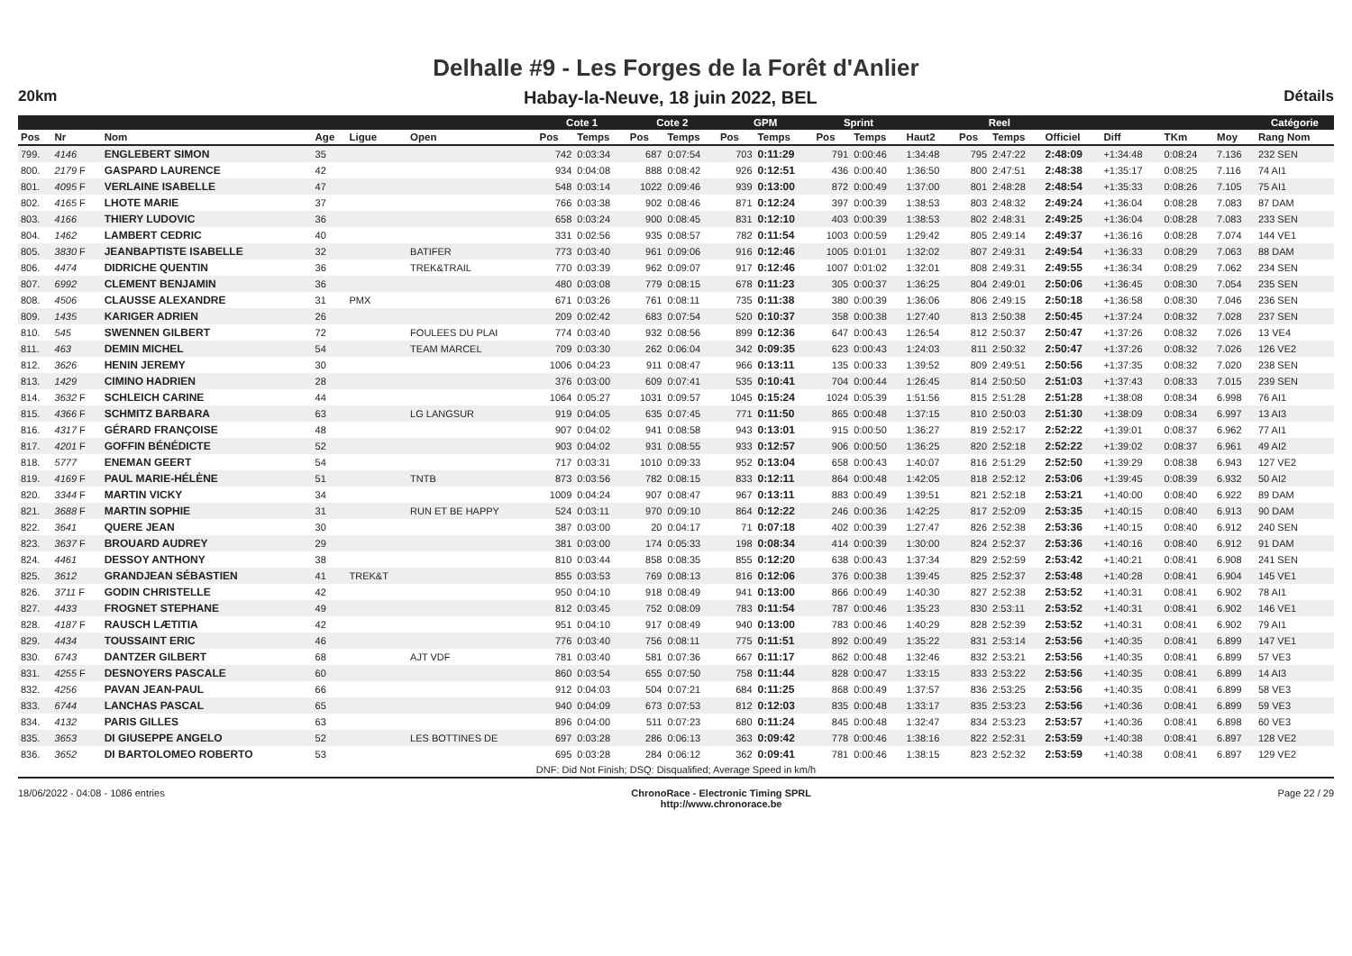Delhalle #9 - Les Forges de la Forêt d'Anlier
20km Habay-la-Neuve, 18 juin 2022, BEL Détails
| | | | | | | Cote 1 | | Cote 2 | | GPM | | Sprint | | | Reel | | | | | | Catégorie |
| --- | --- | --- | --- | --- | --- | --- | --- | --- | --- | --- | --- | --- | --- | --- | --- | --- | --- | --- | --- | --- | --- |
| Pos | Nr | Nom | Age | Ligue | Open | Pos | Temps | Pos | Temps | Pos | Temps | Pos | Temps | Haut2 | Pos | Temps | Officiel | Diff | TKm | Moy | Rang Nom |
| 799. | 4146 | ENGLEBERT SIMON | 35 | | | 742 | 0:03:34 | 687 | 0:07:54 | 703 | 0:11:29 | 791 | 0:00:46 | 1:34:48 | 795 | 2:47:22 | 2:48:09 | +1:34:48 | 0:08:24 | 7.136 | 232 SEN |
| 800. | 2179 F | GASPARD LAURENCE | 42 | | | 934 | 0:04:08 | 888 | 0:08:42 | 926 | 0:12:51 | 436 | 0:00:40 | 1:36:50 | 800 | 2:47:51 | 2:48:38 | +1:35:17 | 0:08:25 | 7.116 | 74 AI1 |
| 801. | 4095 F | VERLAINE ISABELLE | 47 | | | 548 | 0:03:14 | 1022 | 0:09:46 | 939 | 0:13:00 | 872 | 0:00:49 | 1:37:00 | 801 | 2:48:28 | 2:48:54 | +1:35:33 | 0:08:26 | 7.105 | 75 AI1 |
| 802. | 4165 F | LHOTE MARIE | 37 | | | 766 | 0:03:38 | 902 | 0:08:46 | 871 | 0:12:24 | 397 | 0:00:39 | 1:38:53 | 803 | 2:48:32 | 2:49:24 | +1:36:04 | 0:08:28 | 7.083 | 87 DAM |
| 803. | 4166 | THIERY LUDOVIC | 36 | | | 658 | 0:03:24 | 900 | 0:08:45 | 831 | 0:12:10 | 403 | 0:00:39 | 1:38:53 | 802 | 2:48:31 | 2:49:25 | +1:36:04 | 0:08:28 | 7.083 | 233 SEN |
| 804. | 1462 | LAMBERT CEDRIC | 40 | | | 331 | 0:02:56 | 935 | 0:08:57 | 782 | 0:11:54 | 1003 | 0:00:59 | 1:29:42 | 805 | 2:49:14 | 2:49:37 | +1:36:16 | 0:08:28 | 7.074 | 144 VE1 |
| 805. | 3830 F | JEANBAPTISTE ISABELLE | 32 | | BATIFER | 773 | 0:03:40 | 961 | 0:09:06 | 916 | 0:12:46 | 1005 | 0:01:01 | 1:32:02 | 807 | 2:49:31 | 2:49:54 | +1:36:33 | 0:08:29 | 7.063 | 88 DAM |
| 806. | 4474 | DIDRICHE QUENTIN | 36 | | TREK&TRAIL | 770 | 0:03:39 | 962 | 0:09:07 | 917 | 0:12:46 | 1007 | 0:01:02 | 1:32:01 | 808 | 2:49:31 | 2:49:55 | +1:36:34 | 0:08:29 | 7.062 | 234 SEN |
| 807. | 6992 | CLEMENT BENJAMIN | 36 | | | 480 | 0:03:08 | 779 | 0:08:15 | 678 | 0:11:23 | 305 | 0:00:37 | 1:36:25 | 804 | 2:49:01 | 2:50:06 | +1:36:45 | 0:08:30 | 7.054 | 235 SEN |
| 808. | 4506 | CLAUSSE ALEXANDRE | 31 | PMX | | 671 | 0:03:26 | 761 | 0:08:11 | 735 | 0:11:38 | 380 | 0:00:39 | 1:36:06 | 806 | 2:49:15 | 2:50:18 | +1:36:58 | 0:08:30 | 7.046 | 236 SEN |
| 809. | 1435 | KARIGER ADRIEN | 26 | | | 209 | 0:02:42 | 683 | 0:07:54 | 520 | 0:10:37 | 358 | 0:00:38 | 1:27:40 | 813 | 2:50:38 | 2:50:45 | +1:37:24 | 0:08:32 | 7.028 | 237 SEN |
| 810. | 545 | SWENNEN GILBERT | 72 | | FOULEES DU PLAI | 774 | 0:03:40 | 932 | 0:08:56 | 899 | 0:12:36 | 647 | 0:00:43 | 1:26:54 | 812 | 2:50:37 | 2:50:47 | +1:37:26 | 0:08:32 | 7.026 | 13 VE4 |
| 811. | 463 | DEMIN MICHEL | 54 | | TEAM MARCEL | 709 | 0:03:30 | 262 | 0:06:04 | 342 | 0:09:35 | 623 | 0:00:43 | 1:24:03 | 811 | 2:50:32 | 2:50:47 | +1:37:26 | 0:08:32 | 7.026 | 126 VE2 |
| 812. | 3626 | HENIN JEREMY | 30 | | | 1006 | 0:04:23 | 911 | 0:08:47 | 966 | 0:13:11 | 135 | 0:00:33 | 1:39:52 | 809 | 2:49:51 | 2:50:56 | +1:37:35 | 0:08:32 | 7.020 | 238 SEN |
| 813. | 1429 | CIMINO HADRIEN | 28 | | | 376 | 0:03:00 | 609 | 0:07:41 | 535 | 0:10:41 | 704 | 0:00:44 | 1:26:45 | 814 | 2:50:50 | 2:51:03 | +1:37:43 | 0:08:33 | 7.015 | 239 SEN |
| 814. | 3632 F | SCHLEICH CARINE | 44 | | | 1064 | 0:05:27 | 1031 | 0:09:57 | 1045 | 0:15:24 | 1024 | 0:05:39 | 1:51:56 | 815 | 2:51:28 | 2:51:28 | +1:38:08 | 0:08:34 | 6.998 | 76 AI1 |
| 815. | 4366 F | SCHMITZ BARBARA | 63 | | LG LANGSUR | 919 | 0:04:05 | 635 | 0:07:45 | 771 | 0:11:50 | 865 | 0:00:48 | 1:37:15 | 810 | 2:50:03 | 2:51:30 | +1:38:09 | 0:08:34 | 6.997 | 13 AI3 |
| 816. | 4317 F | GÉRARD FRANÇOISE | 48 | | | 907 | 0:04:02 | 941 | 0:08:58 | 943 | 0:13:01 | 915 | 0:00:50 | 1:36:27 | 819 | 2:52:17 | 2:52:22 | +1:39:01 | 0:08:37 | 6.962 | 77 AI1 |
| 817. | 4201 F | GOFFIN BÉNÉDICTE | 52 | | | 903 | 0:04:02 | 931 | 0:08:55 | 933 | 0:12:57 | 906 | 0:00:50 | 1:36:25 | 820 | 2:52:18 | 2:52:22 | +1:39:02 | 0:08:37 | 6.961 | 49 AI2 |
| 818. | 5777 | ENEMAN GEERT | 54 | | | 717 | 0:03:31 | 1010 | 0:09:33 | 952 | 0:13:04 | 658 | 0:00:43 | 1:40:07 | 816 | 2:51:29 | 2:52:50 | +1:39:29 | 0:08:38 | 6.943 | 127 VE2 |
| 819. | 4169 F | PAUL MARIE-HÉLÈNE | 51 | | TNTB | 873 | 0:03:56 | 782 | 0:08:15 | 833 | 0:12:11 | 864 | 0:00:48 | 1:42:05 | 818 | 2:52:12 | 2:53:06 | +1:39:45 | 0:08:39 | 6.932 | 50 AI2 |
| 820. | 3344 F | MARTIN VICKY | 34 | | | 1009 | 0:04:24 | 907 | 0:08:47 | 967 | 0:13:11 | 883 | 0:00:49 | 1:39:51 | 821 | 2:52:18 | 2:53:21 | +1:40:00 | 0:08:40 | 6.922 | 89 DAM |
| 821. | 3688 F | MARTIN SOPHIE | 31 | | RUN ET BE HAPPY | 524 | 0:03:11 | 970 | 0:09:10 | 864 | 0:12:22 | 246 | 0:00:36 | 1:42:25 | 817 | 2:52:09 | 2:53:35 | +1:40:15 | 0:08:40 | 6.913 | 90 DAM |
| 822. | 3641 | QUERE JEAN | 30 | | | 387 | 0:03:00 | 20 | 0:04:17 | 71 | 0:07:18 | 402 | 0:00:39 | 1:27:47 | 826 | 2:52:38 | 2:53:36 | +1:40:15 | 0:08:40 | 6.912 | 240 SEN |
| 823. | 3637 F | BROUARD AUDREY | 29 | | | 381 | 0:03:00 | 174 | 0:05:33 | 198 | 0:08:34 | 414 | 0:00:39 | 1:30:00 | 824 | 2:52:37 | 2:53:36 | +1:40:16 | 0:08:40 | 6.912 | 91 DAM |
| 824. | 4461 | DESSOY ANTHONY | 38 | | | 810 | 0:03:44 | 858 | 0:08:35 | 855 | 0:12:20 | 638 | 0:00:43 | 1:37:34 | 829 | 2:52:59 | 2:53:42 | +1:40:21 | 0:08:41 | 6.908 | 241 SEN |
| 825. | 3612 | GRANDJEAN SÉBASTIEN | 41 | TREK&T | | 855 | 0:03:53 | 769 | 0:08:13 | 816 | 0:12:06 | 376 | 0:00:38 | 1:39:45 | 825 | 2:52:37 | 2:53:48 | +1:40:28 | 0:08:41 | 6.904 | 145 VE1 |
| 826. | 3711 F | GODIN CHRISTELLE | 42 | | | 950 | 0:04:10 | 918 | 0:08:49 | 941 | 0:13:00 | 866 | 0:00:49 | 1:40:30 | 827 | 2:52:38 | 2:53:52 | +1:40:31 | 0:08:41 | 6.902 | 78 AI1 |
| 827. | 4433 | FROGNET STEPHANE | 49 | | | 812 | 0:03:45 | 752 | 0:08:09 | 783 | 0:11:54 | 787 | 0:00:46 | 1:35:23 | 830 | 2:53:11 | 2:53:52 | +1:40:31 | 0:08:41 | 6.902 | 146 VE1 |
| 828. | 4187 F | RAUSCH LÆTITIA | 42 | | | 951 | 0:04:10 | 917 | 0:08:49 | 940 | 0:13:00 | 783 | 0:00:46 | 1:40:29 | 828 | 2:52:39 | 2:53:52 | +1:40:31 | 0:08:41 | 6.902 | 79 AI1 |
| 829. | 4434 | TOUSSAINT ERIC | 46 | | | 776 | 0:03:40 | 756 | 0:08:11 | 775 | 0:11:51 | 892 | 0:00:49 | 1:35:22 | 831 | 2:53:14 | 2:53:56 | +1:40:35 | 0:08:41 | 6.899 | 147 VE1 |
| 830. | 6743 | DANTZER GILBERT | 68 | | AJT VDF | 781 | 0:03:40 | 581 | 0:07:36 | 667 | 0:11:17 | 862 | 0:00:48 | 1:32:46 | 832 | 2:53:21 | 2:53:56 | +1:40:35 | 0:08:41 | 6.899 | 57 VE3 |
| 831. | 4255 F | DESNOYERS PASCALE | 60 | | | 860 | 0:03:54 | 655 | 0:07:50 | 758 | 0:11:44 | 828 | 0:00:47 | 1:33:15 | 833 | 2:53:22 | 2:53:56 | +1:40:35 | 0:08:41 | 6.899 | 14 AI3 |
| 832. | 4256 | PAVAN JEAN-PAUL | 66 | | | 912 | 0:04:03 | 504 | 0:07:21 | 684 | 0:11:25 | 868 | 0:00:49 | 1:37:57 | 836 | 2:53:25 | 2:53:56 | +1:40:35 | 0:08:41 | 6.899 | 58 VE3 |
| 833. | 6744 | LANCHAS PASCAL | 65 | | | 940 | 0:04:09 | 673 | 0:07:53 | 812 | 0:12:03 | 835 | 0:00:48 | 1:33:17 | 835 | 2:53:23 | 2:53:56 | +1:40:36 | 0:08:41 | 6.899 | 59 VE3 |
| 834. | 4132 | PARIS GILLES | 63 | | | 896 | 0:04:00 | 511 | 0:07:23 | 680 | 0:11:24 | 845 | 0:00:48 | 1:32:47 | 834 | 2:53:23 | 2:53:57 | +1:40:36 | 0:08:41 | 6.898 | 60 VE3 |
| 835. | 3653 | DI GIUSEPPE ANGELO | 52 | | LES BOTTINES DE | 697 | 0:03:28 | 286 | 0:06:13 | 363 | 0:09:42 | 778 | 0:00:46 | 1:38:16 | 822 | 2:52:31 | 2:53:59 | +1:40:38 | 0:08:41 | 6.897 | 128 VE2 |
| 836. | 3652 | DI BARTOLOMEO ROBERTO | 53 | | | 695 | 0:03:28 | 284 | 0:06:12 | 362 | 0:09:41 | 781 | 0:00:46 | 1:38:15 | 823 | 2:52:32 | 2:53:59 | +1:40:38 | 0:08:41 | 6.897 | 129 VE2 |
| DNF: Did Not Finish; DSQ: Disqualified; Average Speed in km/h | | | | | | | | | | | | | | | | | | | | | |
18/06/2022 - 04:08 - 1086 entries
ChronoRace - Electronic Timing SPRL
http://www.chronorace.be
Page 22 / 29